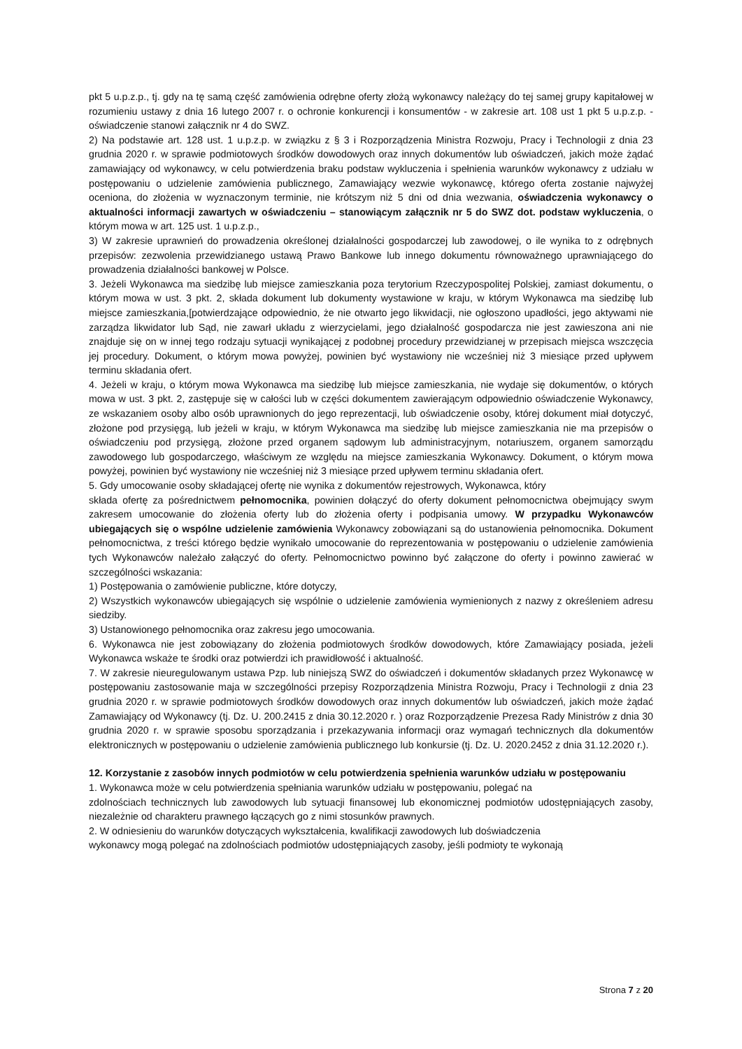pkt 5 u.p.z.p., tj. gdy na tę samą część zamówienia odrębne oferty złożą wykonawcy należący do tej samej grupy kapitałowej w rozumieniu ustawy z dnia 16 lutego 2007 r. o ochronie konkurencji i konsumentów - w zakresie art. 108 ust 1 pkt 5 u.p.z.p. - oświadczenie stanowi załącznik nr 4 do SWZ.
2) Na podstawie art. 128 ust. 1 u.p.z.p. w związku z § 3 i Rozporządzenia Ministra Rozwoju, Pracy i Technologii z dnia 23 grudnia 2020 r. w sprawie podmiotowych środków dowodowych oraz innych dokumentów lub oświadczeń, jakich może żądać zamawiający od wykonawcy, w celu potwierdzenia braku podstaw wykluczenia i spełnienia warunków wykonawcy z udziału w postępowaniu o udzielenie zamówienia publicznego, Zamawiający wezwie wykonawcę, którego oferta zostanie najwyżej oceniona, do złożenia w wyznaczonym terminie, nie krótszym niż 5 dni od dnia wezwania, oświadczenia wykonawcy o aktualności informacji zawartych w oświadczeniu – stanowiącym załącznik nr 5 do SWZ dot. podstaw wykluczenia, o którym mowa w art. 125 ust. 1 u.p.z.p.,
3) W zakresie uprawnień do prowadzenia określonej działalności gospodarczej lub zawodowej, o ile wynika to z odrębnych przepisów: zezwolenia przewidzianego ustawą Prawo Bankowe lub innego dokumentu równoważnego uprawniającego do prowadzenia działalności bankowej w Polsce.
3. Jeżeli Wykonawca ma siedzibę lub miejsce zamieszkania poza terytorium Rzeczypospolitej Polskiej, zamiast dokumentu, o którym mowa w ust. 3 pkt. 2, składa dokument lub dokumenty wystawione w kraju, w którym Wykonawca ma siedzibę lub miejsce zamieszkania,[potwierdzające odpowiednio, że nie otwarto jego likwidacji, nie ogłoszono upadłości, jego aktywami nie zarządza likwidator lub Sąd, nie zawarł układu z wierzycielami, jego działalność gospodarcza nie jest zawieszona ani nie znajduje się on w innej tego rodzaju sytuacji wynikającej z podobnej procedury przewidzianej w przepisach miejsca wszczęcia jej procedury. Dokument, o którym mowa powyżej, powinien być wystawiony nie wcześniej niż 3 miesiące przed upływem terminu składania ofert.
4. Jeżeli w kraju, o którym mowa Wykonawca ma siedzibę lub miejsce zamieszkania, nie wydaje się dokumentów, o których mowa w ust. 3 pkt. 2, zastępuje się w całości lub w części dokumentem zawierającym odpowiednio oświadczenie Wykonawcy, ze wskazaniem osoby albo osób uprawnionych do jego reprezentacji, lub oświadczenie osoby, której dokument miał dotyczyć, złożone pod przysięgą, lub jeżeli w kraju, w którym Wykonawca ma siedzibę lub miejsce zamieszkania nie ma przepisów o oświadczeniu pod przysięgą, złożone przed organem sądowym lub administracyjnym, notariuszem, organem samorządu zawodowego lub gospodarczego, właściwym ze względu na miejsce zamieszkania Wykonawcy. Dokument, o którym mowa powyżej, powinien być wystawiony nie wcześniej niż 3 miesiące przed upływem terminu składania ofert.
5. Gdy umocowanie osoby składającej ofertę nie wynika z dokumentów rejestrowych, Wykonawca, który
składa ofertę za pośrednictwem pełnomocnika, powinien dołączyć do oferty dokument pełnomocnictwa obejmujący swym zakresem umocowanie do złożenia oferty lub do złożenia oferty i podpisania umowy. W przypadku Wykonawców ubiegających się o wspólne udzielenie zamówienia Wykonawcy zobowiązani są do ustanowienia pełnomocnika. Dokument pełnomocnictwa, z treści którego będzie wynikało umocowanie do reprezentowania w postępowaniu o udzielenie zamówienia tych Wykonawców należało załączyć do oferty. Pełnomocnictwo powinno być załączone do oferty i powinno zawierać w szczególności wskazania:
1) Postępowania o zamówienie publiczne, które dotyczy,
2) Wszystkich wykonawców ubiegających się wspólnie o udzielenie zamówienia wymienionych z nazwy z określeniem adresu siedziby.
3) Ustanowionego pełnomocnika oraz zakresu jego umocowania.
6. Wykonawca nie jest zobowiązany do złożenia podmiotowych środków dowodowych, które Zamawiający posiada, jeżeli Wykonawca wskaże te środki oraz potwierdzi ich prawidłowość i aktualność.
7. W zakresie nieuregulowanym ustawa Pzp. lub niniejszą SWZ do oświadczeń i dokumentów składanych przez Wykonawcę w postępowaniu zastosowanie maja w szczególności przepisy Rozporządzenia Ministra Rozwoju, Pracy i Technologii z dnia 23 grudnia 2020 r. w sprawie podmiotowych środków dowodowych oraz innych dokumentów lub oświadczeń, jakich może żądać Zamawiający od Wykonawcy (tj. Dz. U. 200.2415 z dnia 30.12.2020 r. ) oraz Rozporządzenie Prezesa Rady Ministrów z dnia 30 grudnia 2020 r. w sprawie sposobu sporządzania i przekazywania informacji oraz wymagań technicznych dla dokumentów elektronicznych w postępowaniu o udzielenie zamówienia publicznego lub konkursie (tj. Dz. U. 2020.2452 z dnia 31.12.2020 r.).
12. Korzystanie z zasobów innych podmiotów w celu potwierdzenia spełnienia warunków udziału w postępowaniu
1. Wykonawca może w celu potwierdzenia spełniania warunków udziału w postępowaniu, polegać na
zdolnościach technicznych lub zawodowych lub sytuacji finansowej lub ekonomicznej podmiotów udostępniających zasoby, niezależnie od charakteru prawnego łączących go z nimi stosunków prawnych.
2. W odniesieniu do warunków dotyczących wykształcenia, kwalifikacji zawodowych lub doświadczenia
wykonawcy mogą polegać na zdolnościach podmiotów udostępniających zasoby, jeśli podmioty te wykonają
Strona 7 z 20